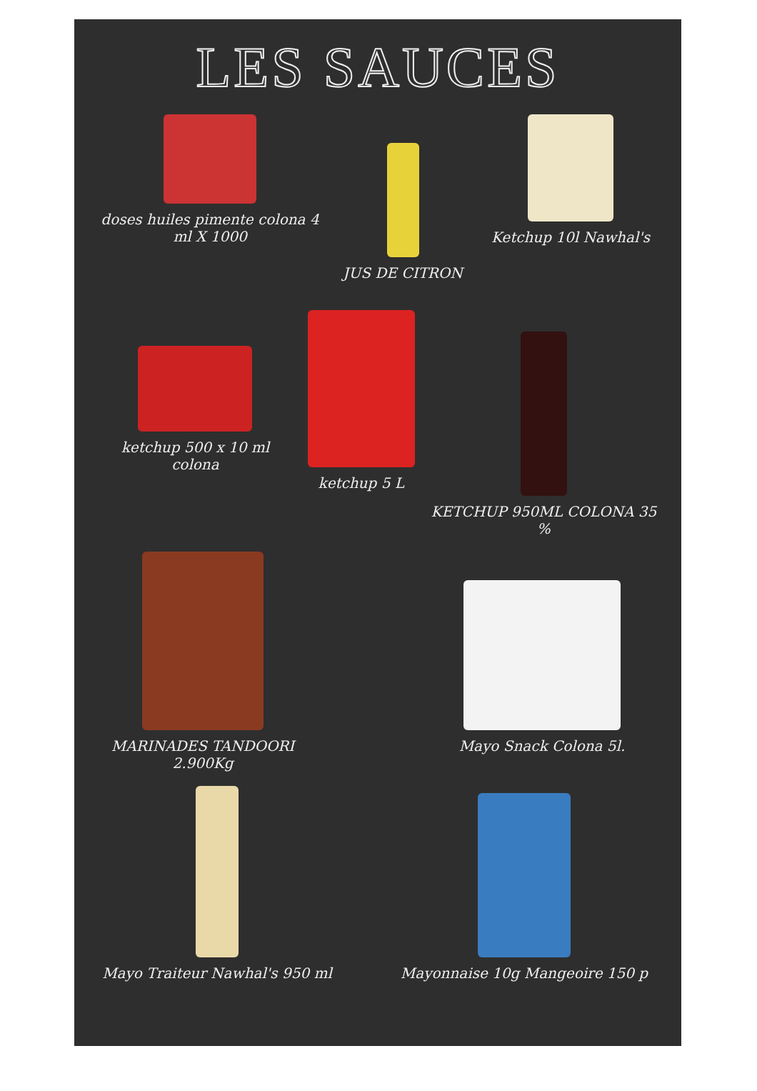LES SAUCES
doses huiles pimente colona 4 ml X 1000
JUS DE CITRON Ketchup 10l Nawhal's
ketchup 500 x 10 ml colona
ketchup 5 L KETCHUP 950ML COLONA 35 %
MARINADES TANDOORI 2.900Kg
Mayo Snack Colona 5l.
Mayo Traiteur Nawhal's 950 ml
Mayonnaise 10g Mangeoire 150 p